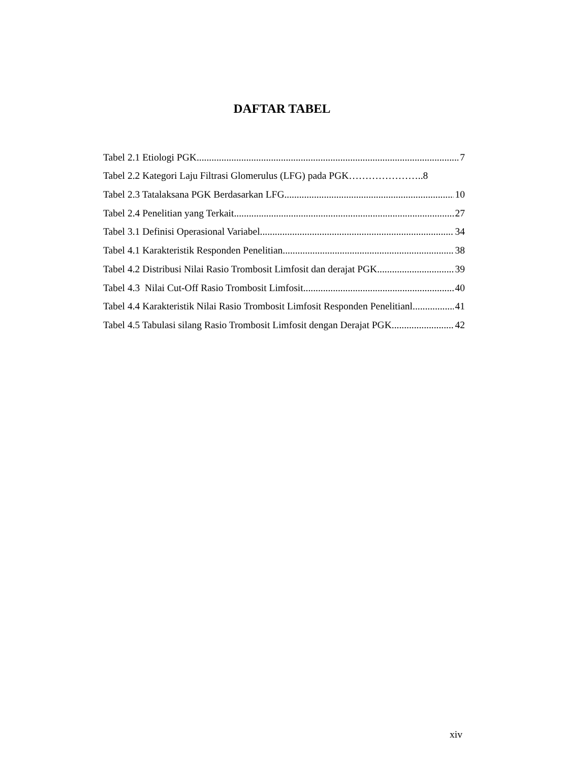DAFTAR TABEL
Tabel 2.1 Etiologi PGK 7
Tabel 2.2 Kategori Laju Filtrasi Glomerulus (LFG) pada PGK…………………..8
Tabel 2.3 Tatalaksana PGK Berdasarkan LFG 10
Tabel 2.4 Penelitian yang Terkait 27
Tabel 3.1 Definisi Operasional Variabel 34
Tabel 4.1 Karakteristik Responden Penelitian 38
Tabel 4.2 Distribusi Nilai Rasio Trombosit Limfosit dan derajat PGK 39
Tabel 4.3 Nilai Cut-Off Rasio Trombosit Limfosit 40
Tabel 4.4 Karakteristik Nilai Rasio Trombosit Limfosit Responden Penelitianl 41
Tabel 4.5 Tabulasi silang Rasio Trombosit Limfosit dengan Derajat PGK 42
xiv